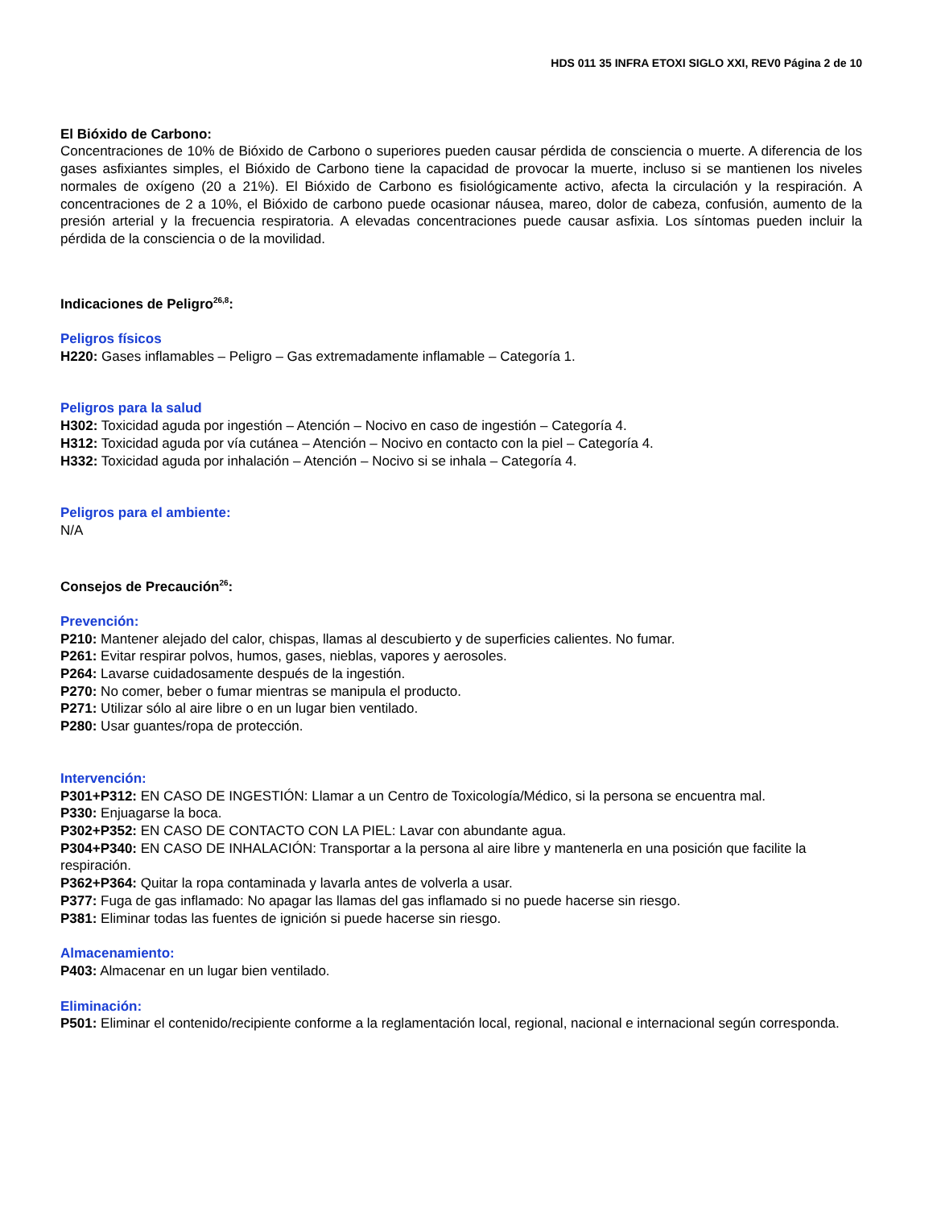HDS 011 35 INFRA ETOXI SIGLO XXI, REV0 Página 2 de 10
El Bióxido de Carbono:
Concentraciones de 10% de Bióxido de Carbono o superiores pueden causar pérdida de consciencia o muerte. A diferencia de los gases asfixiantes simples, el Bióxido de Carbono tiene la capacidad de provocar la muerte, incluso si se mantienen los niveles normales de oxígeno (20 a 21%). El Bióxido de Carbono es fisiológicamente activo, afecta la circulación y la respiración. A concentraciones de 2 a 10%, el Bióxido de carbono puede ocasionar náusea, mareo, dolor de cabeza, confusión, aumento de la presión arterial y la frecuencia respiratoria. A elevadas concentraciones puede causar asfixia. Los síntomas pueden incluir la pérdida de la consciencia o de la movilidad.
Indicaciones de Peligro<sup>26,8</sup>:
Peligros físicos
H220: Gases inflamables – Peligro – Gas extremadamente inflamable – Categoría 1.
Peligros para la salud
H302: Toxicidad aguda por ingestión – Atención – Nocivo en caso de ingestión – Categoría 4.
H312: Toxicidad aguda por vía cutánea – Atención – Nocivo en contacto con la piel – Categoría 4.
H332: Toxicidad aguda por inhalación – Atención – Nocivo si se inhala – Categoría 4.
Peligros para el ambiente:
N/A
Consejos de Precaución<sup>26</sup>:
Prevención:
P210: Mantener alejado del calor, chispas, llamas al descubierto y de superficies calientes. No fumar.
P261: Evitar respirar polvos, humos, gases, nieblas, vapores y aerosoles.
P264: Lavarse cuidadosamente después de la ingestión.
P270: No comer, beber o fumar mientras se manipula el producto.
P271: Utilizar sólo al aire libre o en un lugar bien ventilado.
P280: Usar guantes/ropa de protección.
Intervención:
P301+P312: EN CASO DE INGESTIÓN: Llamar a un Centro de Toxicología/Médico, si la persona se encuentra mal.
P330: Enjuagarse la boca.
P302+P352: EN CASO DE CONTACTO CON LA PIEL: Lavar con abundante agua.
P304+P340: EN CASO DE INHALACIÓN: Transportar a la persona al aire libre y mantenerla en una posición que facilite la respiración.
P362+P364: Quitar la ropa contaminada y lavarla antes de volverla a usar.
P377: Fuga de gas inflamado: No apagar las llamas del gas inflamado si no puede hacerse sin riesgo.
P381: Eliminar todas las fuentes de ignición si puede hacerse sin riesgo.
Almacenamiento:
P403: Almacenar en un lugar bien ventilado.
Eliminación:
P501: Eliminar el contenido/recipiente conforme a la reglamentación local, regional, nacional e internacional según corresponda.